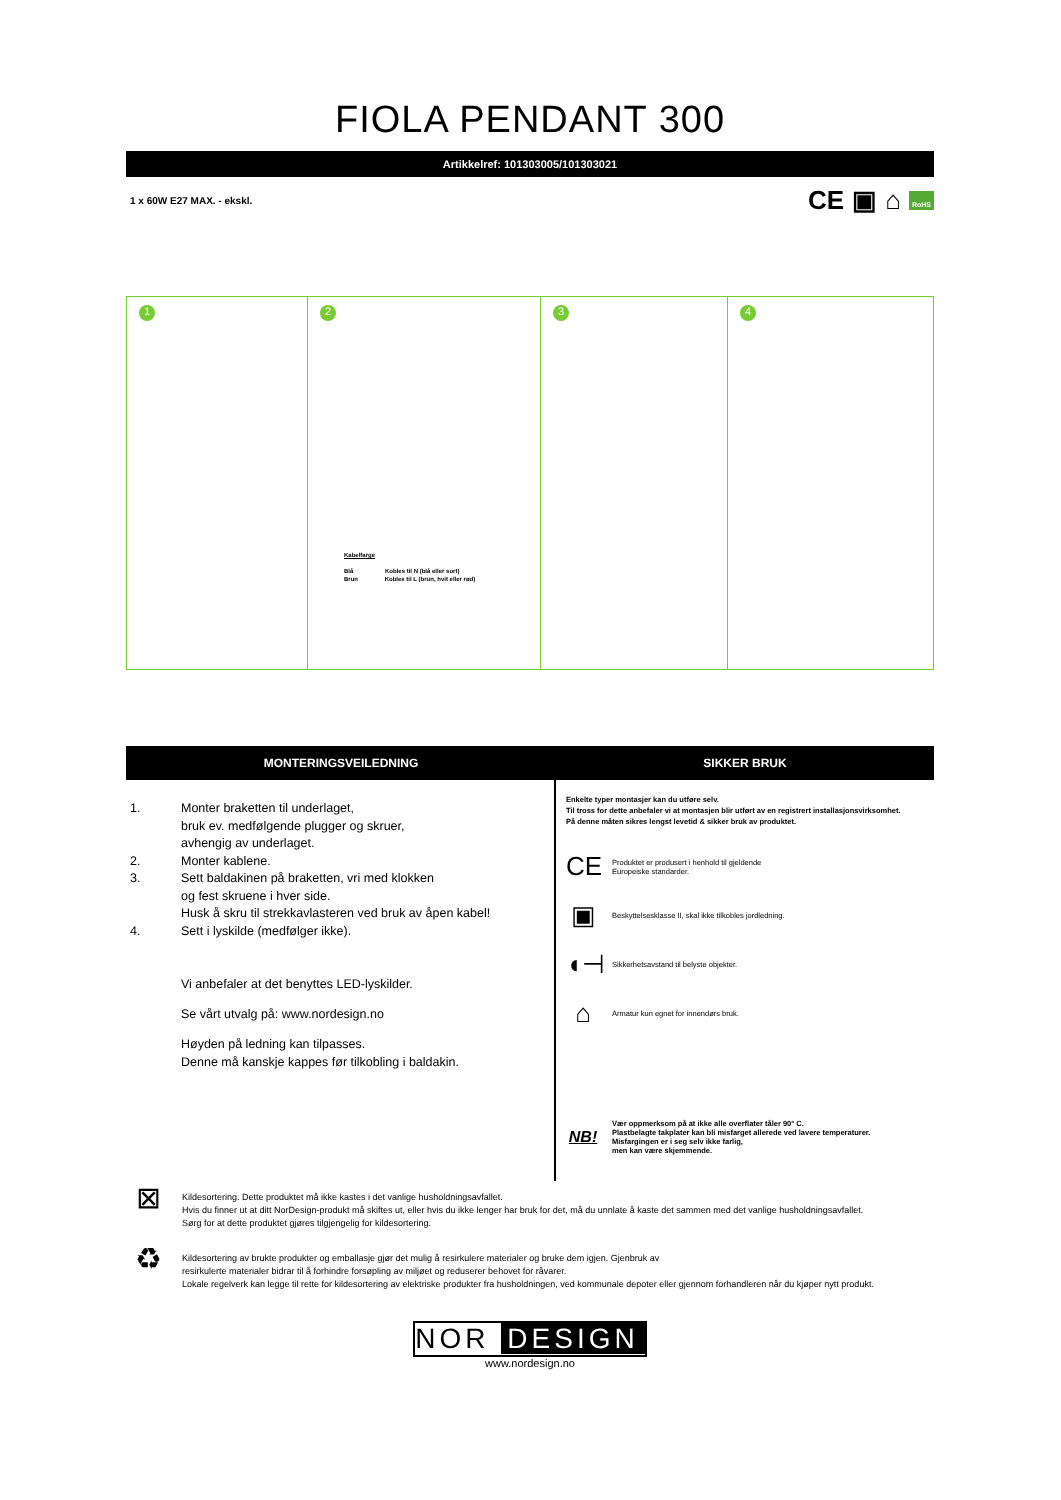FIOLA PENDANT 300
Artikkelref: 101303005/101303021
1 x 60W E27 MAX. - ekskl. CE ▣ ⌂ RoHS
1 2
Kabelfarge
Blå Kobles til N (blå eller sort)
Brun Kobles til L (brun, hvit eller rød)
3 4
MONTERINGSVEILEDNING
1. Monter braketten til underlaget,
bruk ev. medfølgende plugger og skruer,
avhengig av underlaget.
2. Monter kablene.
3. Sett baldakinen på braketten, vri med klokken
og fest skruene i hver side.
Husk å skru til strekkavlasteren ved bruk av åpen kabel!
4. Sett i lyskilde (medfølger ikke).
Vi anbefaler at det benyttes LED-lyskilder.
Se vårt utvalg på: www.nordesign.no
Høyden på ledning kan tilpasses.
Denne må kanskje kappes før tilkobling i baldakin.
SIKKER BRUK
Enkelte typer montasjer kan du utføre selv.
Til tross for dette anbefaler vi at montasjen blir utført av en registrert installasjonsvirksomhet.
På denne måten sikres lengst levetid & sikker bruk av produktet.
CE Produktet er produsert i henhold til gjeldende
Europeiske standarder.
▣ Beskyttelsesklasse II, skal ikke tilkobles jordledning.
◖⊣ Sikkerhetsavstand til belyste objekter.
⌂ Armatur kun egnet for innendørs bruk.
NB! Vær oppmerksom på at ikke alle overflater tåler 90° C.
Plastbelagte takplater kan bli misfarget allerede ved lavere temperaturer.
Misfargingen er i seg selv ikke farlig,
men kan være skjemmende.
⊠ Kildesortering. Dette produktet må ikke kastes i det vanlige husholdningsavfallet.
Hvis du finner ut at ditt NorDesign-produkt må skiftes ut, eller hvis du ikke lenger har bruk for det, må du unnlate å kaste det sammen med det vanlige husholdningsavfallet.
Sørg for at dette produktet gjøres tilgjengelig for kildesortering.
♻ Kildesortering av brukte produkter og emballasje gjør det mulig å resirkulere materialer og bruke dem igjen. Gjenbruk av
resirkulerte materialer bidrar til å forhindre forsøpling av miljøet og reduserer behovet for råvarer.
Lokale regelverk kan legge til rette for kildesortering av elektriske produkter fra husholdningen, ved kommunale depoter eller gjennom forhandleren når du kjøper nytt produkt.
NOR DESIGN
www.nordesign.no